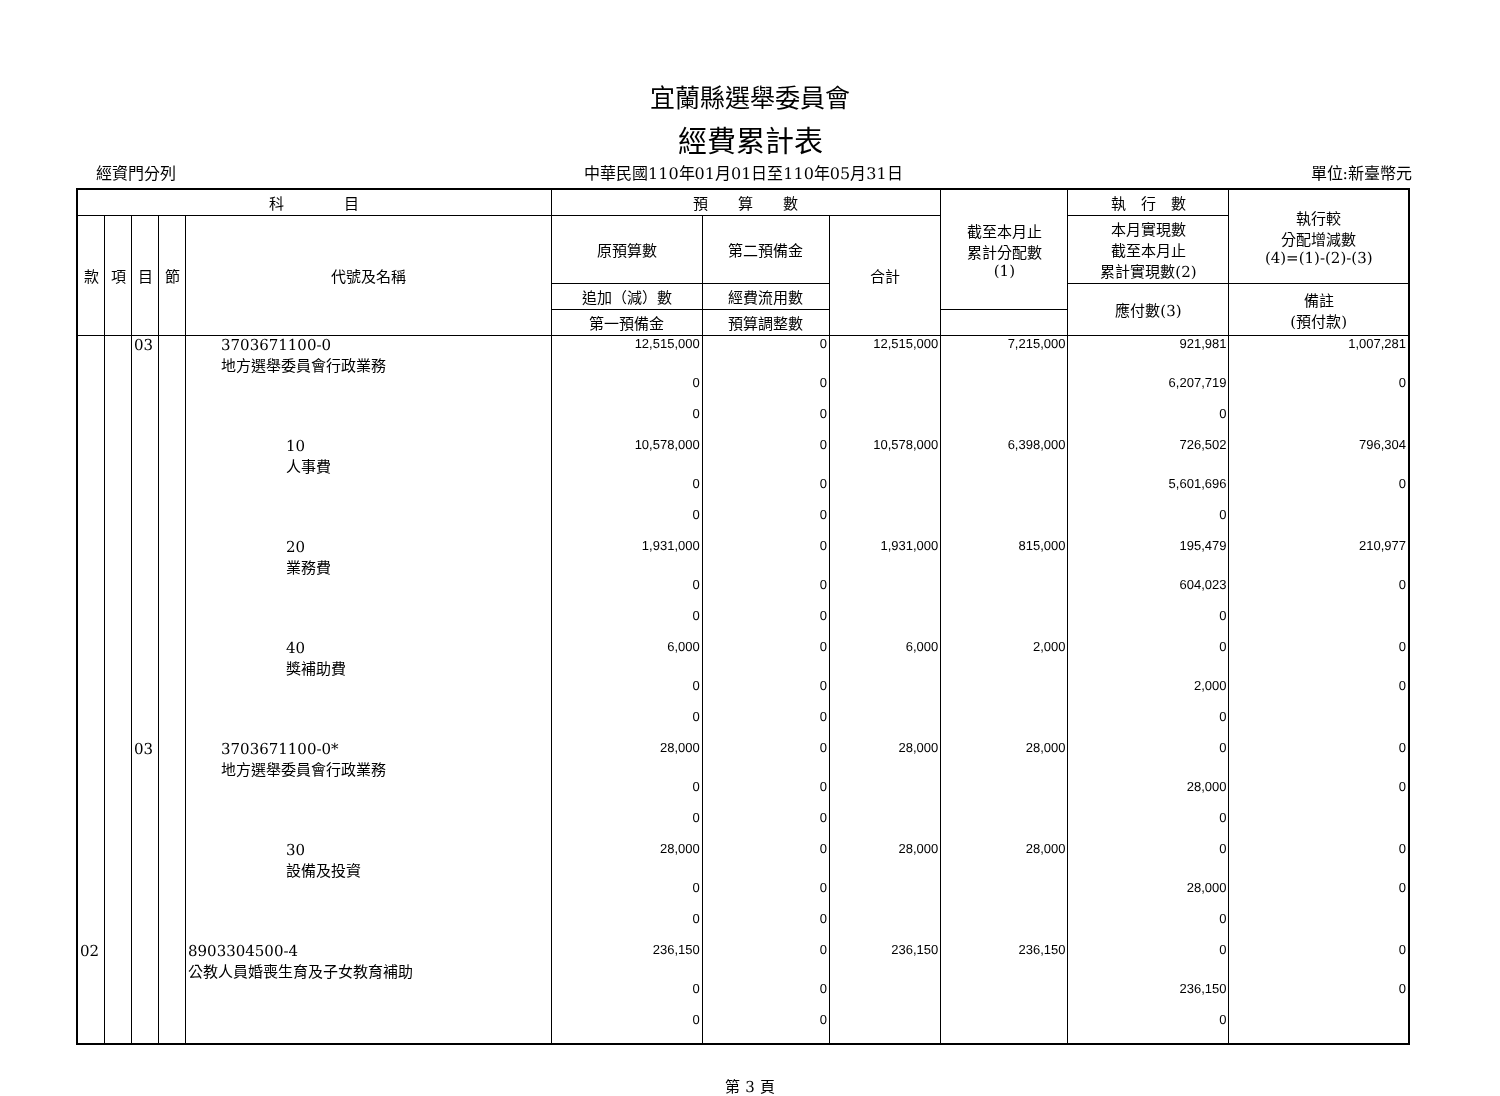宜蘭縣選舉委員會
經費累計表
經資門分列 中華民國110年01月01日至110年05月31日 單位:新臺幣元
| 科 目 | | | | | 預 算 數 | | | 截至本月止 累計分配數 (1) | 執 行 數 | 執行較 分配增減數 (4)=(1)-(2)-(3) |
| --- | --- | --- | --- | --- | --- | --- | --- | --- | --- | --- |
| 款 | 項 | 目 | 節 | 代號及名稱 | 原預算數 | 第二預備金 | 合計 | | 本月實現數 截至本月止 累計實現數(2) | |
| | | | | | 追加（減）數 | 經費流用數 | | | 應付數(3) | 備註 (預付款) |
| | | | | | 第一預備金 | 預算調整數 | | | | |
| | | 03 | | 3703671100-0 地方選舉委員會行政業務 | 12,515,000 | 0 | 12,515,000 | 7,215,000 | 921,981 | 1,007,281 |
| | | | | | 0 | 0 | | | 6,207,719 | 0 |
| | | | | | 0 | 0 | | | 0 | |
| | | | | 10 人事費 | 10,578,000 | 0 | 10,578,000 | 6,398,000 | 726,502 | 796,304 |
| | | | | | 0 | 0 | | | 5,601,696 | 0 |
| | | | | | 0 | 0 | | | 0 | |
| | | | | 20 業務費 | 1,931,000 | 0 | 1,931,000 | 815,000 | 195,479 | 210,977 |
| | | | | | 0 | 0 | | | 604,023 | 0 |
| | | | | | 0 | 0 | | | 0 | |
| | | | | 40 獎補助費 | 6,000 | 0 | 6,000 | 2,000 | 0 | 0 |
| | | | | | 0 | 0 | | | 2,000 | 0 |
| | | | | | 0 | 0 | | | 0 | |
| | | 03 | | 3703671100-0* 地方選舉委員會行政業務 | 28,000 | 0 | 28,000 | 28,000 | 0 | 0 |
| | | | | | 0 | 0 | | | 28,000 | 0 |
| | | | | | 0 | 0 | | | 0 | |
| | | | | 30 設備及投資 | 28,000 | 0 | 28,000 | 28,000 | 0 | 0 |
| | | | | | 0 | 0 | | | 28,000 | 0 |
| | | | | | 0 | 0 | | | 0 | |
| 02 | | | | 8903304500-4 公教人員婚喪生育及子女教育補助 | 236,150 | 0 | 236,150 | 236,150 | 0 | 0 |
| | | | | | 0 | 0 | | | 236,150 | 0 |
| | | | | | 0 | 0 | | | 0 | |
第 3 頁